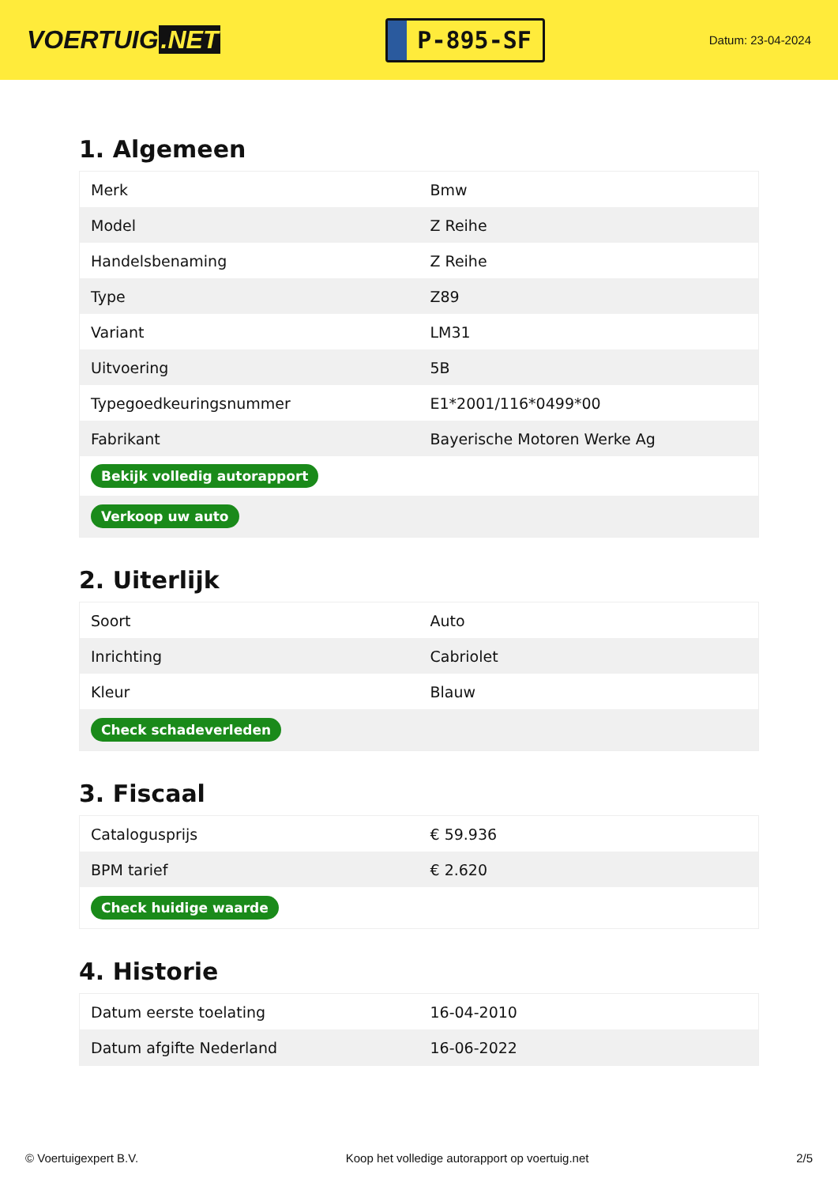VOERTUIG.NET
P-895-SF
Datum: 23-04-2024
1. Algemeen
| Merk | Bmw |
| Model | Z Reihe |
| Handelsbenaming | Z Reihe |
| Type | Z89 |
| Variant | LM31 |
| Uitvoering | 5B |
| Typegoedkeuringsnummer | E1*2001/116*0499*00 |
| Fabrikant | Bayerische Motoren Werke Ag |
| Bekijk volledig autorapport | |
| Verkoop uw auto | |
2. Uiterlijk
| Soort | Auto |
| Inrichting | Cabriolet |
| Kleur | Blauw |
| Check schadeverleden | |
3. Fiscaal
| Catalogusprijs | € 59.936 |
| BPM tarief | € 2.620 |
| Check huidige waarde | |
4. Historie
| Datum eerste toelating | 16-04-2010 |
| Datum afgifte Nederland | 16-06-2022 |
© Voertuigexpert B.V. Koop het volledige autorapport op voertuig.net 2/5